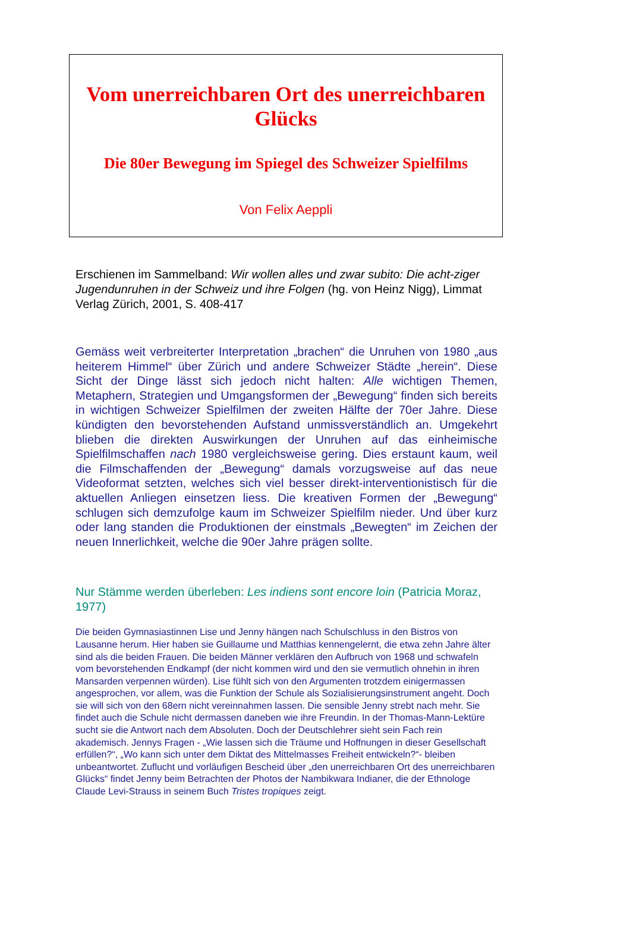Vom unerreichbaren Ort des unerreichbaren Glücks
Die 80er Bewegung im Spiegel des Schweizer Spielfilms
Von Felix Aeppli
Erschienen im Sammelband: Wir wollen alles und zwar subito: Die acht-ziger Jugendunruhen in der Schweiz und ihre Folgen (hg. von Heinz Nigg), Limmat Verlag Zürich, 2001, S. 408-417
Gemäss weit verbreiterter Interpretation „brachen“ die Unruhen von 1980 „aus heiterem Himmel“ über Zürich und andere Schweizer Städte „herein“. Diese Sicht der Dinge lässt sich jedoch nicht halten: Alle wichtigen Themen, Metaphern, Strategien und Umgangsformen der „Bewegung“ finden sich bereits in wichtigen Schweizer Spielfilmen der zweiten Hälfte der 70er Jahre. Diese kündigten den bevorstehenden Aufstand unmissverständlich an. Umgekehrt blieben die direkten Auswirkungen der Unruhen auf das einheimische Spielfilmschaffen nach 1980 vergleichsweise gering. Dies erstaunt kaum, weil die Filmschaffenden der „Bewegung“ damals vorzugsweise auf das neue Videoformat setzten, welches sich viel besser direkt-interventionistisch für die aktuellen Anliegen einsetzen liess. Die kreativen Formen der „Bewegung“ schlugen sich demzufolge kaum im Schweizer Spielfilm nieder. Und über kurz oder lang standen die Produktionen der einstmals „Bewegten“ im Zeichen der neuen Innerlichkeit, welche die 90er Jahre prägen sollte.
Nur Stämme werden überleben: Les indiens sont encore loin (Patricia Moraz, 1977)
Die beiden Gymnasiastinnen Lise und Jenny hängen nach Schulschluss in den Bistros von Lausanne herum. Hier haben sie Guillaume und Matthias kennengelernt, die etwa zehn Jahre älter sind als die beiden Frauen. Die beiden Männer verklären den Aufbruch von 1968 und schwafeln vom bevorstehenden Endkampf (der nicht kommen wird und den sie vermutlich ohnehin in ihren Mansarden verpennen würden). Lise fühlt sich von den Argumenten trotzdem einigermassen angesprochen, vor allem, was die Funktion der Schule als Sozialisierungsinstrument angeht. Doch sie will sich von den 68ern nicht vereinnahmen lassen. Die sensible Jenny strebt nach mehr. Sie findet auch die Schule nicht dermassen daneben wie ihre Freundin. In der Thomas-Mann-Lektüre sucht sie die Antwort nach dem Absoluten. Doch der Deutschlehrer sieht sein Fach rein akademisch. Jennys Fragen - „Wie lassen sich die Träume und Hoffnungen in dieser Gesellschaft erfüllen?“, „Wo kann sich unter dem Diktat des Mittelmasses Freiheit entwickeln?“- bleiben unbeantwortet. Zuflucht und vorläufigen Bescheid über „den unerreichbaren Ort des unerreichbaren Glücks“ findet Jenny beim Betrachten der Photos der Nambikwara Indianer, die der Ethnologe Claude Levi-Strauss in seinem Buch Tristes tropiques zeigt.